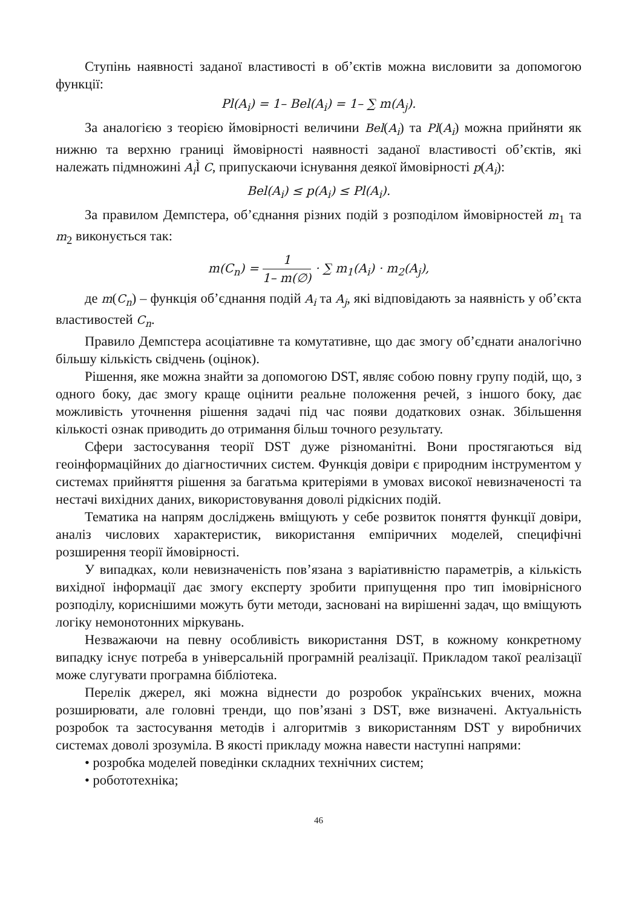Ступінь наявності заданої властивості в об’єктів можна висловити за допомогою функції:
Pl(A<sub>i</sub>) = 1– Bel(A<sub>i</sub>) = 1– ∑ m(A<sub>j</sub>).
За аналогією з теорією ймовірності величини Bel(A<sub>i</sub>) та Pl(A<sub>i</sub>) можна прийняти як нижню та верхню границі ймовірності наявності заданої властивості об’єктів, які належать підмножині A<sub>i</sub> Ì C, припускаючи існування деякої ймовірності p(A<sub>i</sub>):
Bel(A<sub>i</sub>) ≤ p(A<sub>i</sub>) ≤ Pl(A<sub>i</sub>).
За правилом Демпстера, об’єднання різних подій з розподілом ймовірностей m<sub>1</sub> та m<sub>2</sub> виконується так:
m(C<sub>n</sub>) = 1 1– m(∅) · ∑ m<sub>1</sub>(A<sub>i</sub>) · m<sub>2</sub>(A<sub>j</sub>),
де m(C<sub>n</sub>) – функція об’єднання подій A<sub>i</sub> та A<sub>j</sub>, які відповідають за наявність у об’єкта властивостей C<sub>n</sub>.
Правило Демпстера асоціативне та комутативне, що дає змогу об’єднати аналогічно більшу кількість свідчень (оцінок).
Рішення, яке можна знайти за допомогою DST, являє собою повну групу подій, що, з одного боку, дає змогу краще оцінити реальне положення речей, з іншого боку, дає можливість уточнення рішення задачі під час появи додаткових ознак. Збільшення кількості ознак приводить до отримання більш точного результату.
Сфери застосування теорії DST дуже різноманітні. Вони простягаються від геоінформаційних до діагностичних систем. Функція довіри є природним інструментом у системах прийняття рішення за багатьма критеріями в умовах високої невизначеності та нестачі вихідних даних, використовування доволі рідкісних подій.
Тематика на напрям досліджень вміщують у себе розвиток поняття функції довіри, аналіз числових характеристик, використання емпіричних моделей, специфічні розширення теорії ймовірності.
У випадках, коли невизначеність пов’язана з варіативністю параметрів, а кількість вихідної інформації дає змогу експерту зробити припущення про тип імовірнісного розподілу, кориснішими можуть бути методи, засновані на вирішенні задач, що вміщують логіку немонотонних міркувань.
Незважаючи на певну особливість використання DST, в кожному конкретному випадку існує потреба в універсальній програмній реалізації. Прикладом такої реалізації може слугувати програмна бібліотека.
Перелік джерел, які можна віднести до розробок українських вчених, можна розширювати, але головні тренди, що пов’язані з DST, вже визначені. Актуальність розробок та застосування методів і алгоритмів з використанням DST у виробничих системах доволі зрозуміла. В якості прикладу можна навести наступні напрями:
• розробка моделей поведінки складних технічних систем;
• робототехніка;
46